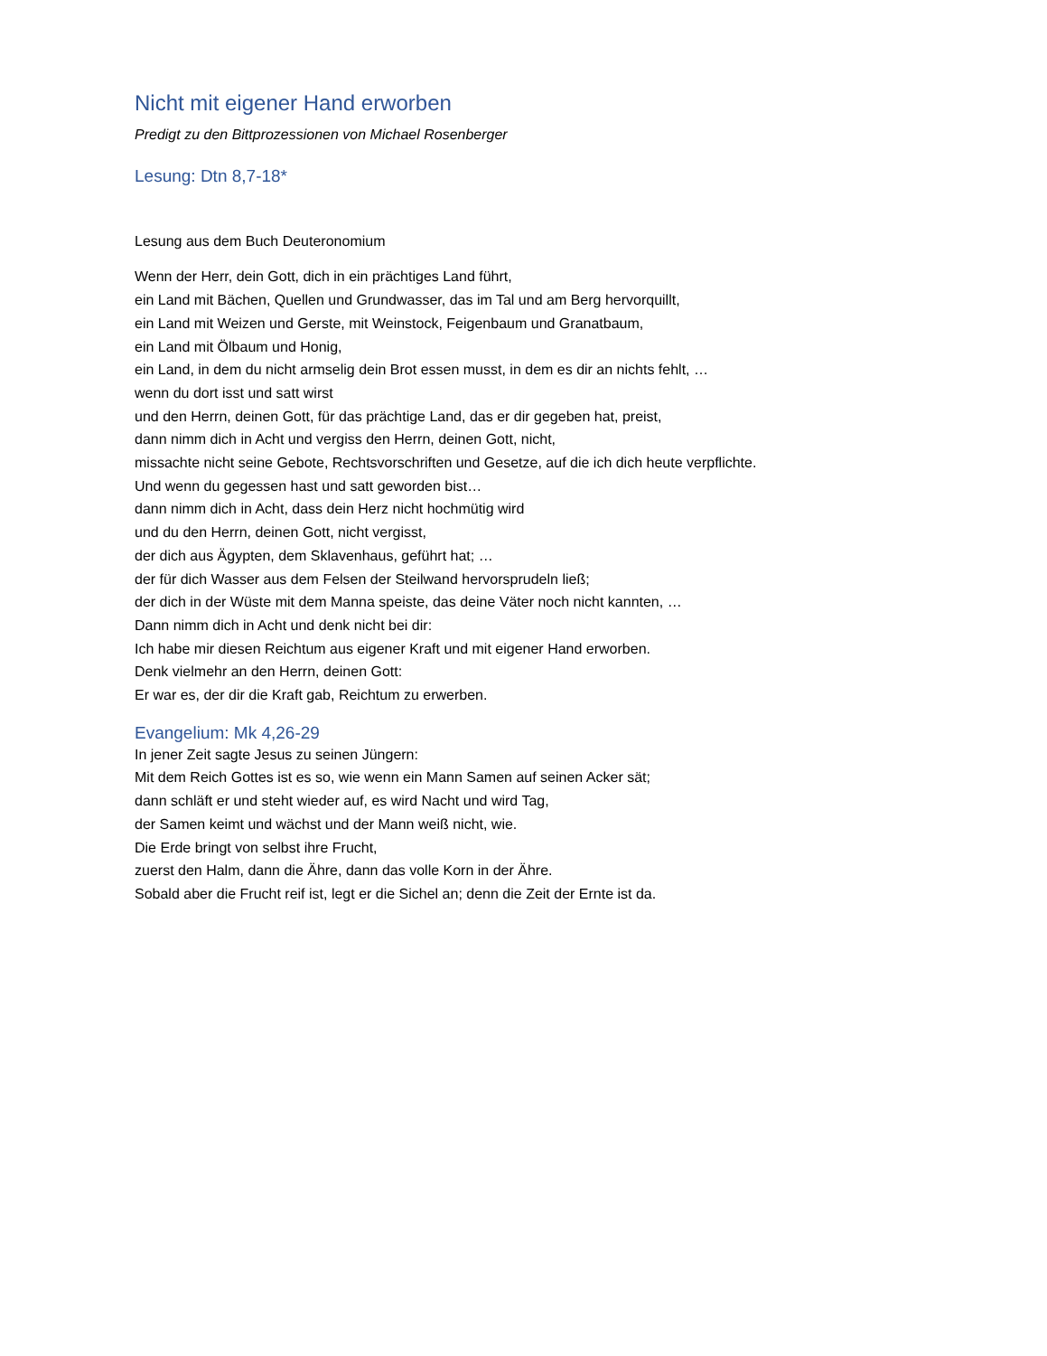Nicht mit eigener Hand erworben
Predigt zu den Bittprozessionen von Michael Rosenberger
Lesung: Dtn 8,7-18*
Lesung aus dem Buch Deuteronomium
Wenn der Herr, dein Gott, dich in ein prächtiges Land führt,
ein Land mit Bächen, Quellen und Grundwasser, das im Tal und am Berg hervorquillt,
ein Land mit Weizen und Gerste, mit Weinstock, Feigenbaum und Granatbaum,
ein Land mit Ölbaum und Honig,
ein Land, in dem du nicht armselig dein Brot essen musst, in dem es dir an nichts fehlt, …
wenn du dort isst und satt wirst
und den Herrn, deinen Gott, für das prächtige Land, das er dir gegeben hat, preist,
dann nimm dich in Acht und vergiss den Herrn, deinen Gott, nicht,
missachte nicht seine Gebote, Rechtsvorschriften und Gesetze, auf die ich dich heute verpflichte.
Und wenn du gegessen hast und satt geworden bist…
dann nimm dich in Acht, dass dein Herz nicht hochmütig wird
und du den Herrn, deinen Gott, nicht vergisst,
der dich aus Ägypten, dem Sklavenhaus, geführt hat; …
der für dich Wasser aus dem Felsen der Steilwand hervorsprudeln ließ;
der dich in der Wüste mit dem Manna speiste, das deine Väter noch nicht kannten, …
Dann nimm dich in Acht und denk nicht bei dir:
Ich habe mir diesen Reichtum aus eigener Kraft und mit eigener Hand erworben.
Denk vielmehr an den Herrn, deinen Gott:
Er war es, der dir die Kraft gab, Reichtum zu erwerben.
Evangelium: Mk 4,26-29
In jener Zeit sagte Jesus zu seinen Jüngern:
Mit dem Reich Gottes ist es so, wie wenn ein Mann Samen auf seinen Acker sät;
dann schläft er und steht wieder auf, es wird Nacht und wird Tag,
der Samen keimt und wächst und der Mann weiß nicht, wie.
Die Erde bringt von selbst ihre Frucht,
zuerst den Halm, dann die Ähre, dann das volle Korn in der Ähre.
Sobald aber die Frucht reif ist, legt er die Sichel an; denn die Zeit der Ernte ist da.